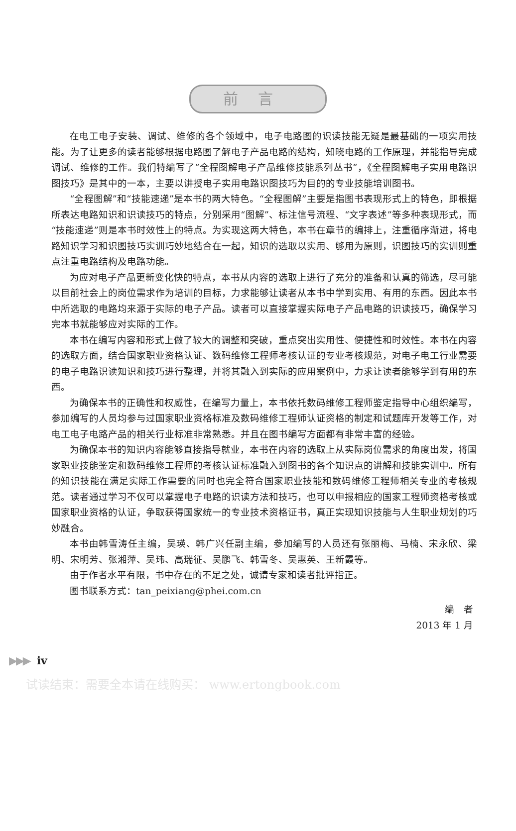前言
在电工电子安装、调试、维修的各个领域中，电子电路图的识读技能无疑是最基础的一项实用技能。为了让更多的读者能够根据电路图了解电子产品电路的结构，知晓电路的工作原理，并能指导完成调试、维修的工作。我们特编写了“全程图解电子产品维修技能系列丛书”，《全程图解电子实用电路识图技巧》是其中的一本，主要以讲授电子实用电路识图技巧为目的的专业技能培训图书。
“全程图解”和“技能速递”是本书的两大特色。“全程图解”主要是指图书表现形式上的特色，即根据所表达电路知识和识读技巧的特点，分别采用“图解”、标注信号流程、“文字表述”等多种表现形式，而“技能速递”则是本书时效性上的特点。为实现这两大特色，本书在章节的编排上，注重循序渐进，将电路知识学习和识图技巧实训巧妙地结合在一起，知识的选取以实用、够用为原则，识图技巧的实训则重点注重电路结构及电路功能。
为应对电子产品更新变化快的特点，本书从内容的选取上进行了充分的准备和认真的筛选，尽可能以目前社会上的岗位需求作为培训的目标，力求能够让读者从本书中学到实用、有用的东西。因此本书中所选取的电路均来源于实际的电子产品。读者可以直接掌握实际电子产品电路的识读技巧，确保学习完本书就能够应对实际的工作。
本书在编写内容和形式上做了较大的调整和突破，重点突出实用性、便捷性和时效性。本书在内容的选取方面，结合国家职业资格认证、数码维修工程师考核认证的专业考核规范，对电子电工行业需要的电子电路识读知识和技巧进行整理，并将其融入到实际的应用案例中，力求让读者能够学到有用的东西。
为确保本书的正确性和权威性，在编写力量上，本书依托数码维修工程师鉴定指导中心组织编写，参加编写的人员均参与过国家职业资格标准及数码维修工程师认证资格的制定和试题库开发等工作，对电工电子电路产品的相关行业标准非常熟悉。并且在图书编写方面都有非常丰富的经验。
为确保本书的知识内容能够直接指导就业，本书在内容的选取上从实际岗位需求的角度出发，将国家职业技能鉴定和数码维修工程师的考核认证标准融入到图书的各个知识点的讲解和技能实训中。所有的知识技能在满足实际工作需要的同时也完全符合国家职业技能和数码维修工程师相关专业的考核规范。读者通过学习不仅可以掌握电子电路的识读方法和技巧，也可以申报相应的国家工程师资格考核或国家职业资格的认证，争取获得国家统一的专业技术资格证书，真正实现知识技能与人生职业规划的巧妙融合。
本书由韩雪涛任主编，吴瑛、韩广兴任副主编，参加编写的人员还有张丽梅、马楠、宋永欣、梁明、宋明芳、张湘萍、吴玮、高瑞征、吴鹏飞、韩雪冬、吴惠英、王新霞等。
由于作者水平有限，书中存在的不足之处，诚请专家和读者批评指正。
图书联系方式：tan_peixiang@phei.com.cn
编　者
2013 年 1 月
▶▶▶ iv
试读结束：需要全本请在线购买： www.ertongbook.com